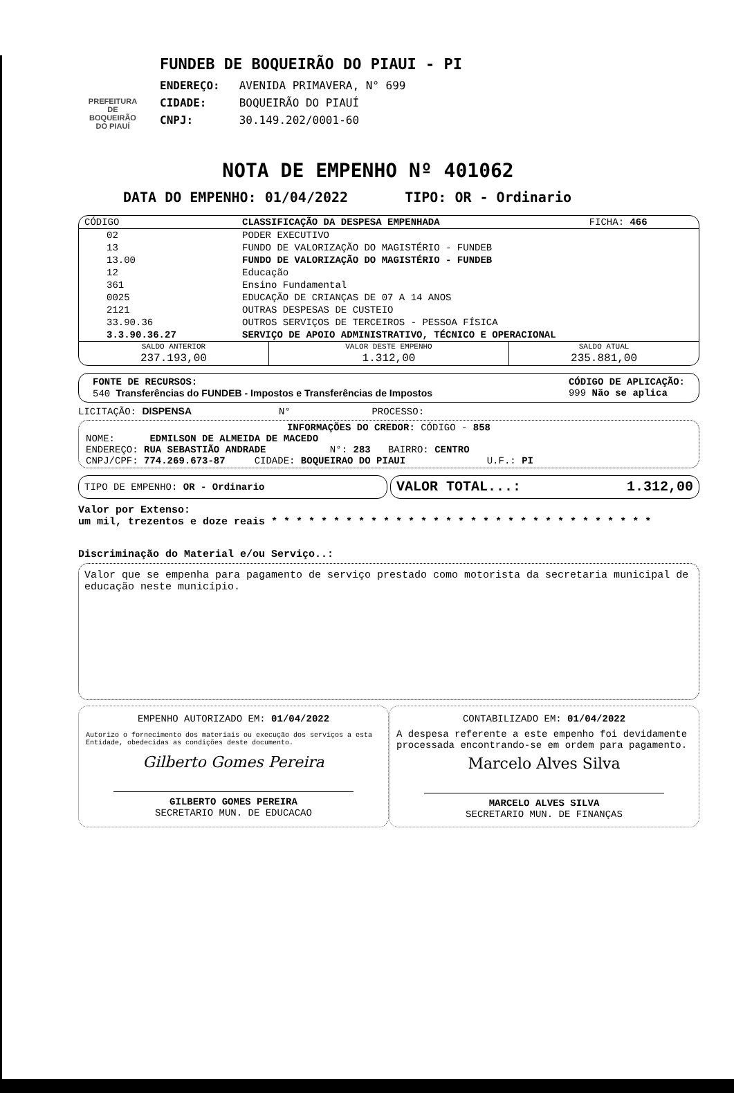PREFEITURA DE BOQUEIRÃO DO PIAUÍ
FUNDEB DE BOQUEIRÃO DO PIAUI - PI
ENDEREÇO: AVENIDA PRIMAVERA, N° 699
CIDADE: BOQUEIRÃO DO PIAUÍ
CNPJ: 30.149.202/0001-60
NOTA DE EMPENHO Nº 401062
DATA DO EMPENHO: 01/04/2022 TIPO: OR - Ordinario
| CÓDIGO | CLASSIFICAÇÃO DA DESPESA EMPENHADA | FICHA: 466 |
| --- | --- | --- |
| 02 | PODER EXECUTIVO | |
| 13 | FUNDO DE VALORIZAÇÃO DO MAGISTÉRIO - FUNDEB | |
| 13.00 | FUNDO DE VALORIZAÇÃO DO MAGISTÉRIO - FUNDEB | |
| 12 | Educação | |
| 361 | Ensino Fundamental | |
| 0025 | EDUCAÇÃO DE CRIANÇAS DE 07 A 14 ANOS | |
| 2121 | OUTRAS DESPESAS DE CUSTEIO | |
| 33.90.36 | OUTROS SERVIÇOS DE TERCEIROS - PESSOA FÍSICA | |
| 3.3.90.36.27 | SERVIÇO DE APOIO ADMINISTRATIVO, TÉCNICO E OPERACIONAL | |
| SALDO ANTERIOR | VALOR DESTE EMPENHO | SALDO ATUAL |
| 237.193,00 | 1.312,00 | 235.881,00 |
FONTE DE RECURSOS:
540 Transferências do FUNDEB - Impostos e Transferências de Impostos
CÓDIGO DE APLICAÇÃO:
999 Não se aplica
LICITAÇÃO: DISPENSA N° PROCESSO:
INFORMAÇÕES DO CREDOR: CÓDIGO - 858
NOME: EDMILSON DE ALMEIDA DE MACEDO
ENDEREÇO: RUA SEBASTIÃO ANDRADE N°: 283 BAIRRO: CENTRO
CNPJ/CPF: 774.269.673-87 CIDADE: BOQUEIRAO DO PIAUI U.F.: PI
TIPO DE EMPENHO: OR - Ordinario
VALOR TOTAL...: 1.312,00
Valor por Extenso:
um mil, trezentos e doze reais * * * * * * * * * * * * * * * * * * * * * * * * * * * * * * *
Discriminação do Material e/ou Serviço..:
Valor que se empenha para pagamento de serviço prestado como motorista da secretaria municipal de educação neste município.
EMPENHO AUTORIZADO EM: 01/04/2022
Autorizo o fornecimento dos materiais ou execução dos serviços a esta Entidade, obedecidas as condições deste documento.
Gilberto Gomes Pereira
GILBERTO GOMES PEREIRA
SECRETARIO MUN. DE EDUCACAO
CONTABILIZADO EM: 01/04/2022
A despesa referente a este empenho foi devidamente processada encontrando-se em ordem para pagamento.
Marcelo Alves Silva
MARCELO ALVES SILVA
SECRETARIO MUN. DE FINANÇAS